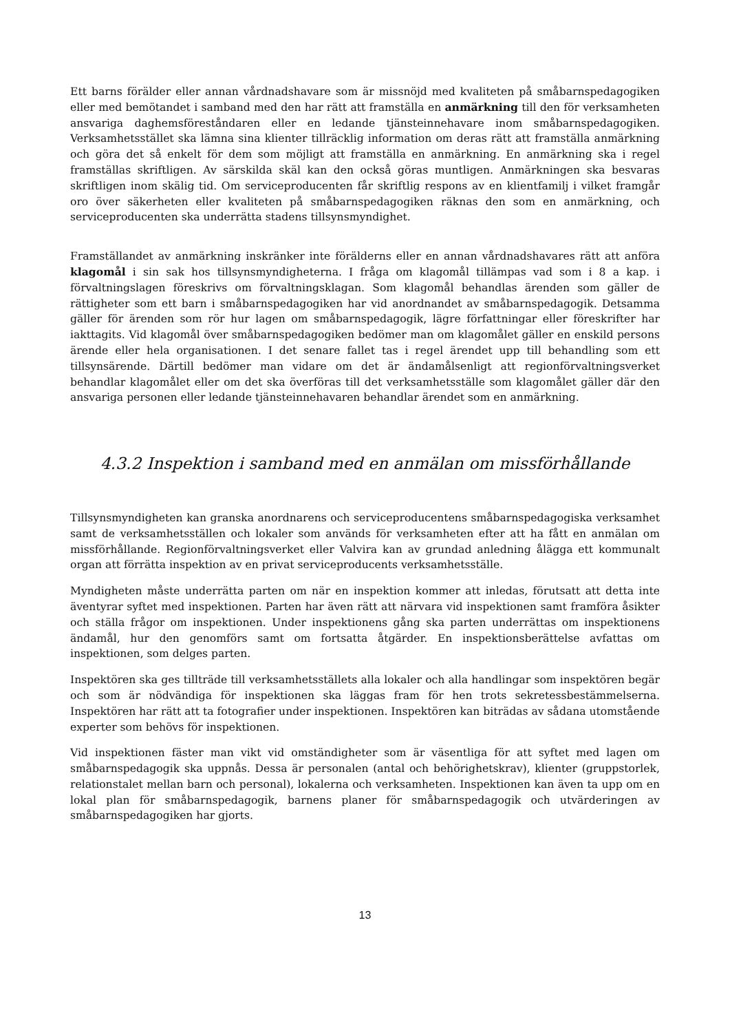Ett barns förälder eller annan vårdnadshavare som är missnöjd med kvaliteten på småbarnspedagogiken eller med bemötandet i samband med den har rätt att framställa en anmärkning till den för verksamheten ansvariga daghemsföreståndaren eller en ledande tjänsteinnehavare inom småbarnspedagogiken. Verksamhetsstället ska lämna sina klienter tillräcklig information om deras rätt att framställa anmärkning och göra det så enkelt för dem som möjligt att framställa en anmärkning. En anmärkning ska i regel framställas skriftligen. Av särskilda skäl kan den också göras muntligen. Anmärkningen ska besvaras skriftligen inom skälig tid. Om serviceproducenten får skriftlig respons av en klientfamilj i vilket framgår oro över säkerheten eller kvaliteten på småbarnspedagogiken räknas den som en anmärkning, och serviceproducenten ska underrätta stadens tillsynsmyndighet.
Framställandet av anmärkning inskränker inte förälderns eller en annan vårdnadshavares rätt att anföra klagomål i sin sak hos tillsynsmyndigheterna. I fråga om klagomål tillämpas vad som i 8 a kap. i förvaltningslagen föreskrivs om förvaltningsklagan. Som klagomål behandlas ärenden som gäller de rättigheter som ett barn i småbarnspedagogiken har vid anordnandet av småbarnspedagogik. Detsamma gäller för ärenden som rör hur lagen om småbarnspedagogik, lägre författningar eller föreskrifter har iakttagits. Vid klagomål över småbarnspedagogiken bedömer man om klagomålet gäller en enskild persons ärende eller hela organisationen. I det senare fallet tas i regel ärendet upp till behandling som ett tillsynsärende. Därtill bedömer man vidare om det är ändamålsenligt att regionförvaltningsverket behandlar klagomålet eller om det ska överföras till det verksamhetsställe som klagomålet gäller där den ansvariga personen eller ledande tjänsteinnehavaren behandlar ärendet som en anmärkning.
4.3.2 Inspektion i samband med en anmälan om missförhållande
Tillsynsmyndigheten kan granska anordnarens och serviceproducentens småbarnspedagogiska verksamhet samt de verksamhetsställen och lokaler som används för verksamheten efter att ha fått en anmälan om missförhållande. Regionförvaltningsverket eller Valvira kan av grundad anledning ålägga ett kommunalt organ att förrätta inspektion av en privat serviceproducents verksamhetsställe.
Myndigheten måste underrätta parten om när en inspektion kommer att inledas, förutsatt att detta inte äventyrar syftet med inspektionen. Parten har även rätt att närvara vid inspektionen samt framföra åsikter och ställa frågor om inspektionen. Under inspektionens gång ska parten underrättas om inspektionens ändamål, hur den genomförs samt om fortsatta åtgärder. En inspektionsberättelse avfattas om inspektionen, som delges parten.
Inspektören ska ges tillträde till verksamhetsställets alla lokaler och alla handlingar som inspektören begär och som är nödvändiga för inspektionen ska läggas fram för hen trots sekretessbestämmelserna. Inspektören har rätt att ta fotografier under inspektionen. Inspektören kan biträdas av sådana utomstående experter som behövs för inspektionen.
Vid inspektionen fäster man vikt vid omständigheter som är väsentliga för att syftet med lagen om småbarnspedagogik ska uppnås. Dessa är personalen (antal och behörighetskrav), klienter (gruppstorlek, relationstalet mellan barn och personal), lokalerna och verksamheten. Inspektionen kan även ta upp om en lokal plan för småbarnspedagogik, barnens planer för småbarnspedagogik och utvärderingen av småbarnspedagogiken har gjorts.
13